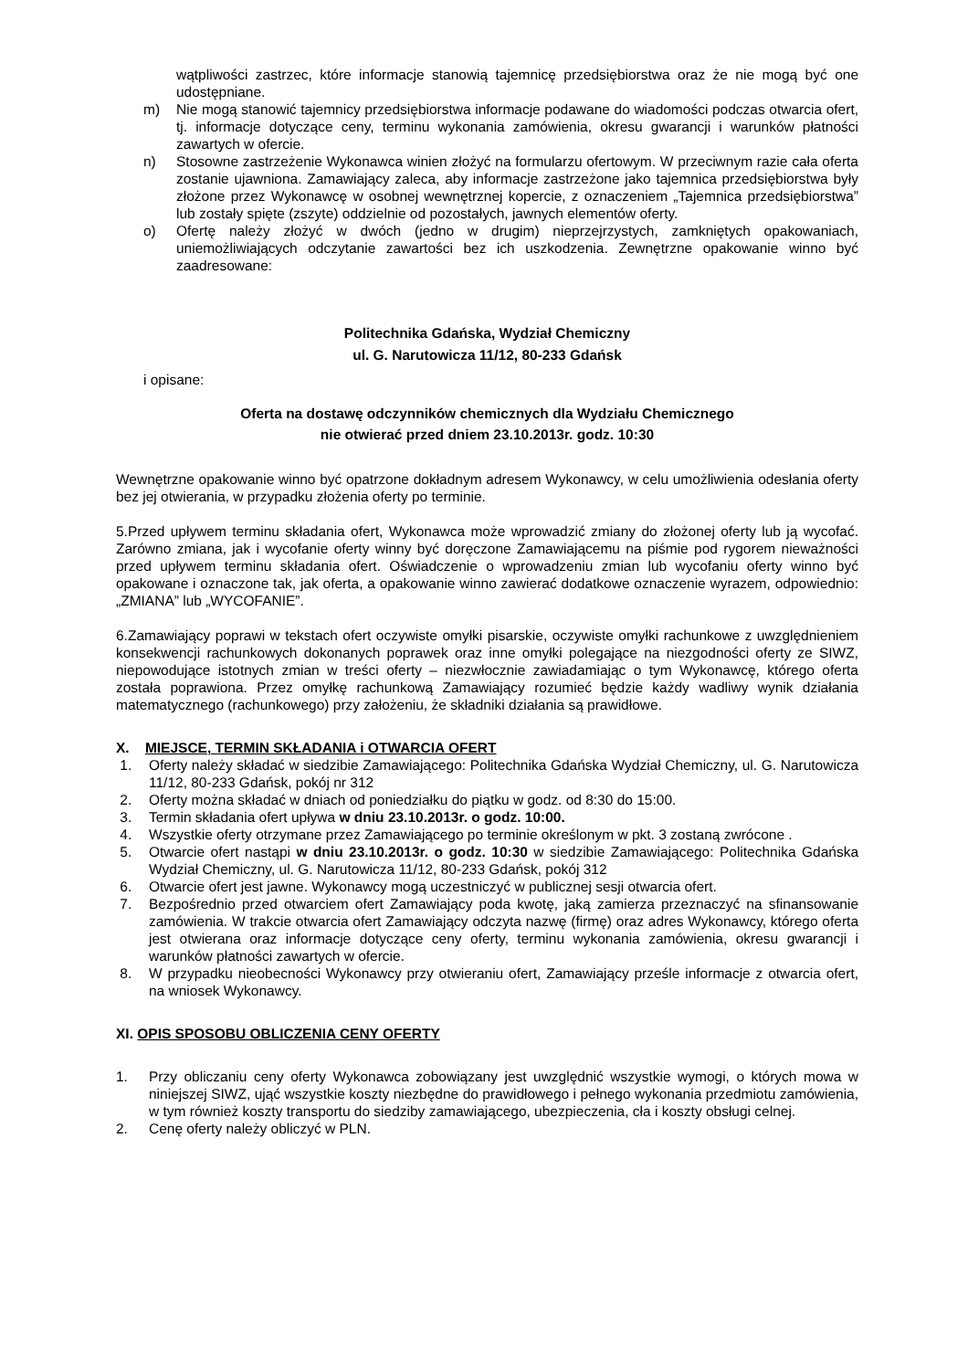wątpliwości zastrzec, które informacje stanowią tajemnicę przedsiębiorstwa oraz że nie mogą być one udostępniane.
m) Nie mogą stanowić tajemnicy przedsiębiorstwa informacje podawane do wiadomości podczas otwarcia ofert, tj. informacje dotyczące ceny, terminu wykonania zamówienia, okresu gwarancji i warunków płatności zawartych w ofercie.
n) Stosowne zastrzeżenie Wykonawca winien złożyć na formularzu ofertowym. W przeciwnym razie cała oferta zostanie ujawniona. Zamawiający zaleca, aby informacje zastrzeżone jako tajemnica przedsiębiorstwa były złożone przez Wykonawcę w osobnej wewnętrznej kopercie, z oznaczeniem „Tajemnica przedsiębiorstwa” lub zostały spięte (zszyte) oddzielnie od pozostałych, jawnych elementów oferty.
o) Ofertę należy złożyć w dwóch (jedno w drugim) nieprzejrzystych, zamkniętych opakowaniach, uniemożliwiających odczytanie zawartości bez ich uszkodzenia. Zewnętrzne opakowanie winno być zaadresowane:
Politechnika Gdańska, Wydział Chemiczny
ul. G. Narutowicza 11/12, 80-233 Gdańsk
i opisane:
Oferta na dostawę odczynników chemicznych dla Wydziału Chemicznego
nie otwierać przed dniem 23.10.2013r. godz. 10:30
Wewnętrzne opakowanie winno być opatrzone dokładnym adresem Wykonawcy, w celu umożliwienia odesłania oferty bez jej otwierania, w przypadku złożenia oferty po terminie.
5.Przed upływem terminu składania ofert, Wykonawca może wprowadzić zmiany do złożonej oferty lub ją wycofać. Zarówno zmiana, jak i wycofanie oferty winny być doręczone Zamawiającemu na piśmie pod rygorem nieważności przed upływem terminu składania ofert. Oświadczenie o wprowadzeniu zmian lub wycofaniu oferty winno być opakowane i oznaczone tak, jak oferta, a opakowanie winno zawierać dodatkowe oznaczenie wyrazem, odpowiednio: „ZMIANA” lub „WYCOFANIE”.
6.Zamawiający poprawi w tekstach ofert oczywiste omyłki pisarskie, oczywiste omyłki rachunkowe z uwzględnieniem konsekwencji rachunkowych dokonanych poprawek oraz inne omyłki polegające na niezgodności oferty ze SIWZ, niepowodujące istotnych zmian w treści oferty – niezwłocznie zawiadamiając o tym Wykonawcę, którego oferta została poprawiona. Przez omyłkę rachunkową Zamawiający rozumieć będzie każdy wadliwy wynik działania matematycznego (rachunkowego) przy założeniu, że składniki działania są prawidłowe.
X. MIEJSCE, TERMIN SKŁADANIA i OTWARCIA OFERT
1. Oferty należy składać w siedzibie Zamawiającego: Politechnika Gdańska Wydział Chemiczny, ul. G. Narutowicza 11/12, 80-233 Gdańsk, pokój nr 312
2. Oferty można składać w dniach od poniedziałku do piątku w godz. od 8:30 do 15:00.
3. Termin składania ofert upływa w dniu 23.10.2013r. o godz. 10:00.
4. Wszystkie oferty otrzymane przez Zamawiającego po terminie określonym w pkt. 3 zostaną zwrócone .
5. Otwarcie ofert nastąpi w dniu 23.10.2013r. o godz. 10:30 w siedzibie Zamawiającego: Politechnika Gdańska Wydział Chemiczny, ul. G. Narutowicza 11/12, 80-233 Gdańsk, pokój 312
6. Otwarcie ofert jest jawne. Wykonawcy mogą uczestniczyć w publicznej sesji otwarcia ofert.
7. Bezpośrednio przed otwarciem ofert Zamawiający poda kwotę, jaką zamierza przeznaczyć na sfinansowanie zamówienia. W trakcie otwarcia ofert Zamawiający odczyta nazwę (firmę) oraz adres Wykonawcy, którego oferta jest otwierana oraz informacje dotyczące ceny oferty, terminu wykonania zamówienia, okresu gwarancji i warunków płatności zawartych w ofercie.
8. W przypadku nieobecności Wykonawcy przy otwieraniu ofert, Zamawiający prześle informacje z otwarcia ofert, na wniosek Wykonawcy.
XI. OPIS SPOSOBU OBLICZENIA CENY OFERTY
1. Przy obliczaniu ceny oferty Wykonawca zobowiązany jest uwzględnić wszystkie wymogi, o których mowa w niniejszej SIWZ, ująć wszystkie koszty niezbędne do prawidłowego i pełnego wykonania przedmiotu zamówienia, w tym również koszty transportu do siedziby zamawiającego, ubezpieczenia, cła i koszty obsługi celnej.
2. Cenę oferty należy obliczyć w PLN.